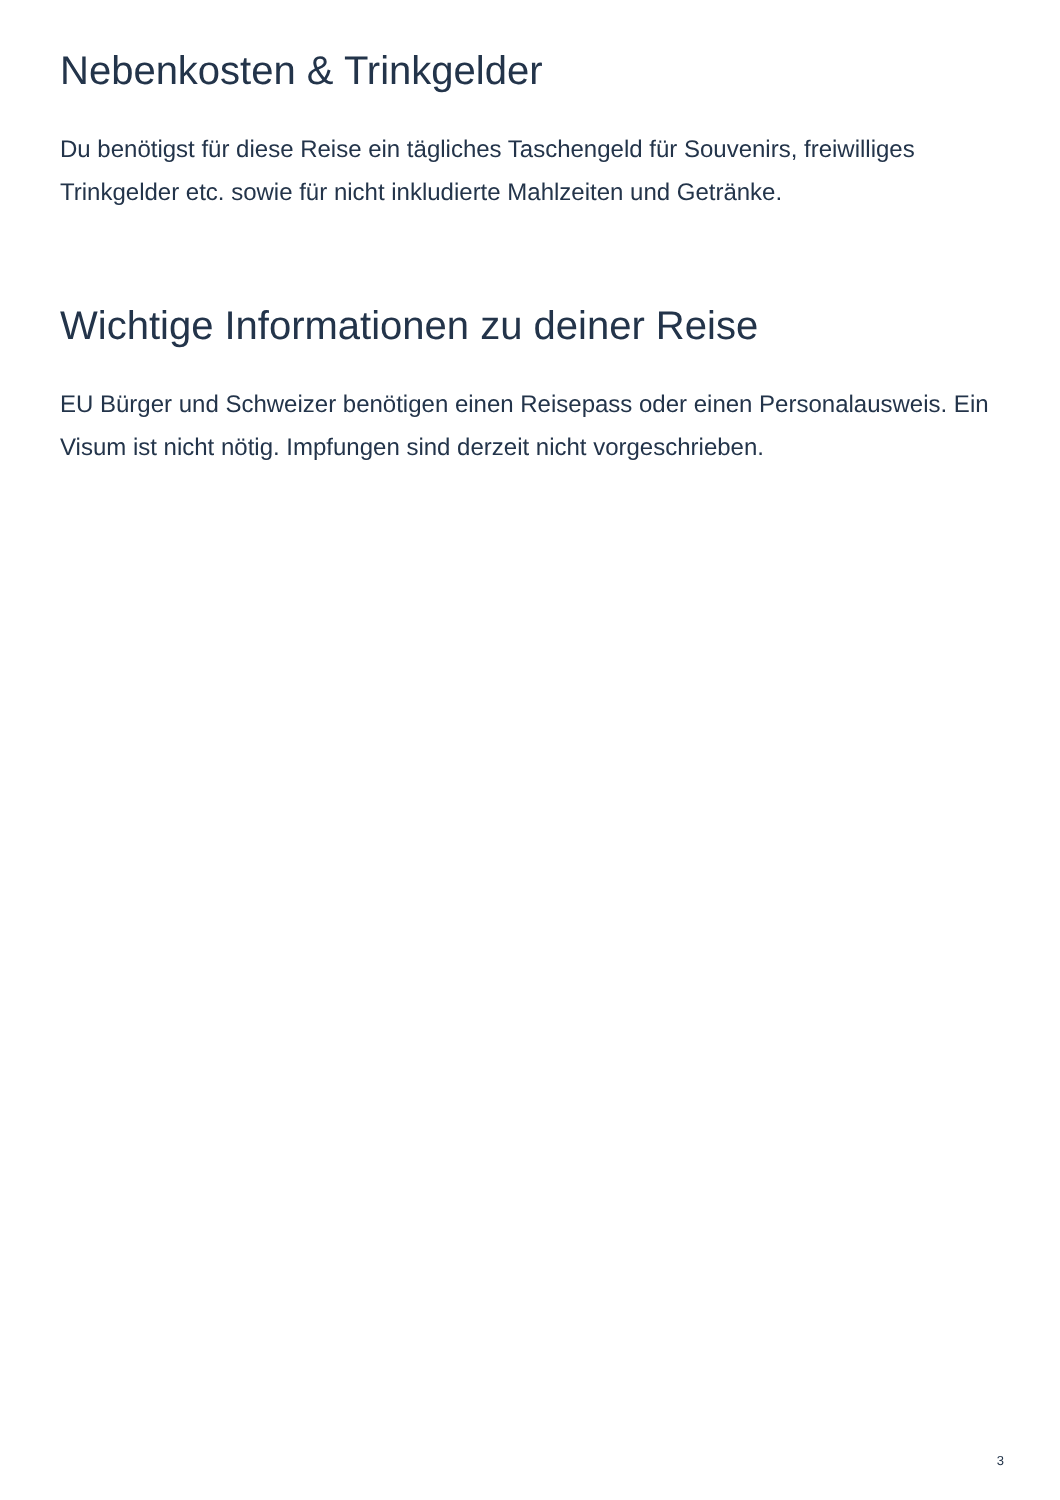Nebenkosten & Trinkgelder
Du benötigst für diese Reise ein tägliches Taschengeld für Souvenirs, freiwilliges Trinkgelder etc. sowie für nicht inkludierte Mahlzeiten und Getränke.
Wichtige Informationen zu deiner Reise
EU Bürger und Schweizer benötigen einen Reisepass oder einen Personalausweis. Ein Visum ist nicht nötig. Impfungen sind derzeit nicht vorgeschrieben.
3